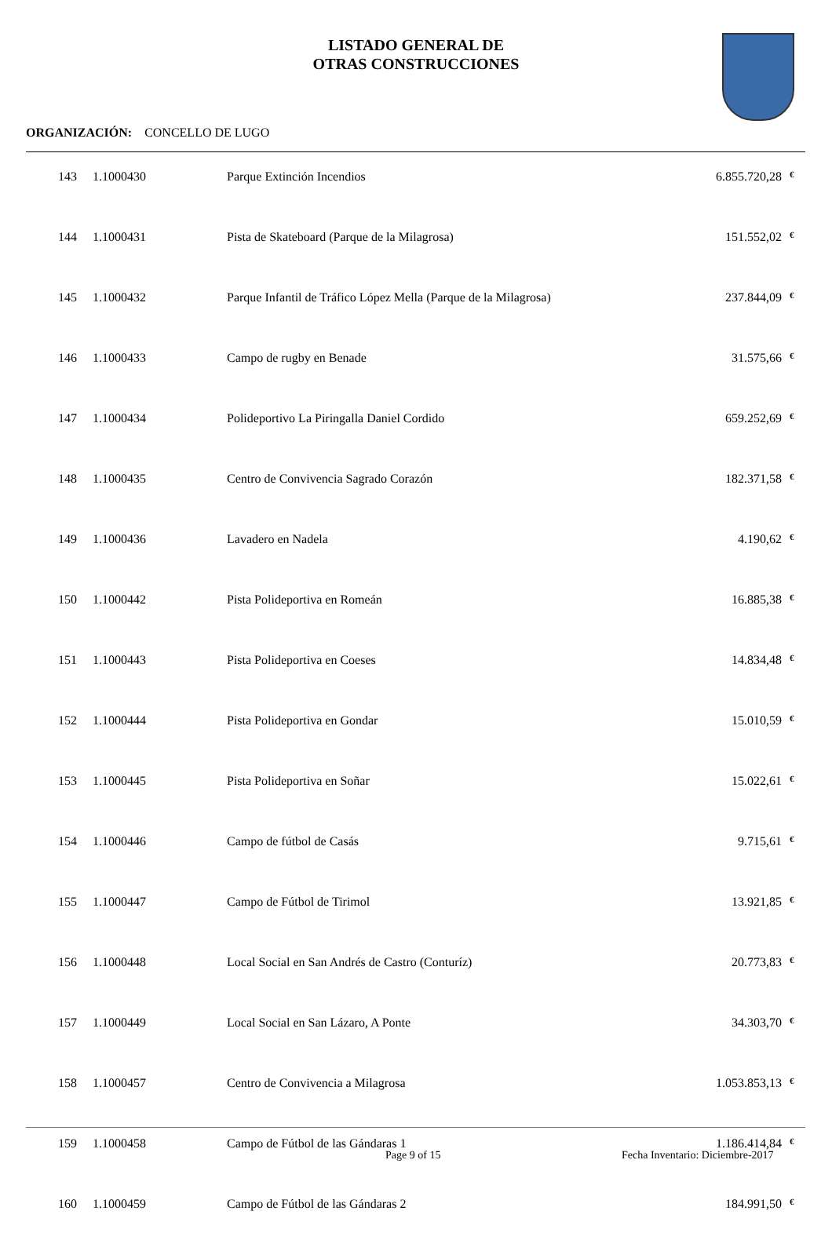LISTADO GENERAL DE
OTRAS CONSTRUCCIONES
ORGANIZACIÓN: CONCELLO DE LUGO
| 143 | 1.1000430 | Parque Extinción Incendios | 6.855.720,28 | € |
| 144 | 1.1000431 | Pista de Skateboard (Parque de la Milagrosa) | 151.552,02 | € |
| 145 | 1.1000432 | Parque Infantil de Tráfico López Mella (Parque de la Milagrosa) | 237.844,09 | € |
| 146 | 1.1000433 | Campo de rugby en Benade | 31.575,66 | € |
| 147 | 1.1000434 | Polideportivo La Piringalla Daniel Cordido | 659.252,69 | € |
| 148 | 1.1000435 | Centro de Convivencia Sagrado Corazón | 182.371,58 | € |
| 149 | 1.1000436 | Lavadero en Nadela | 4.190,62 | € |
| 150 | 1.1000442 | Pista Polideportiva en Romeán | 16.885,38 | € |
| 151 | 1.1000443 | Pista Polideportiva en Coeses | 14.834,48 | € |
| 152 | 1.1000444 | Pista Polideportiva en Gondar | 15.010,59 | € |
| 153 | 1.1000445 | Pista Polideportiva en Soñar | 15.022,61 | € |
| 154 | 1.1000446 | Campo de fútbol de Casás | 9.715,61 | € |
| 155 | 1.1000447 | Campo de Fútbol de Tirimol | 13.921,85 | € |
| 156 | 1.1000448 | Local Social en San Andrés de Castro (Conturíz) | 20.773,83 | € |
| 157 | 1.1000449 | Local Social en San Lázaro, A Ponte | 34.303,70 | € |
| 158 | 1.1000457 | Centro de Convivencia a Milagrosa | 1.053.853,13 | € |
| 159 | 1.1000458 | Campo de Fútbol de las Gándaras 1 | 1.186.414,84 | € |
| 160 | 1.1000459 | Campo de Fútbol de las Gándaras 2 | 184.991,50 | € |
Page 9 of 15
Fecha Inventario: Diciembre-2017